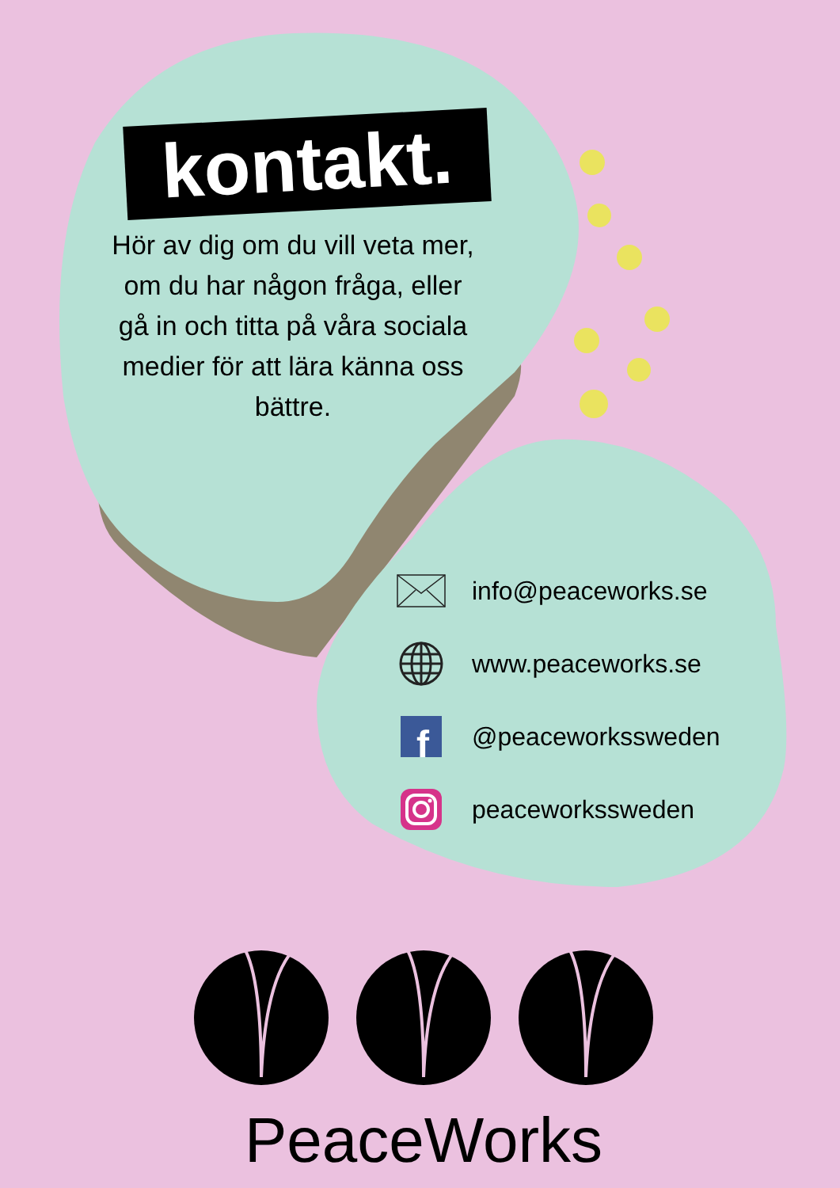kontakt.
Hör av dig om du vill veta mer, om du har någon fråga, eller gå in och titta på våra sociala medier för att lära känna oss bättre.
info@peaceworks.se
www.peaceworks.se
f
@peaceworkssweden
peaceworkssweden
PeaceWorks